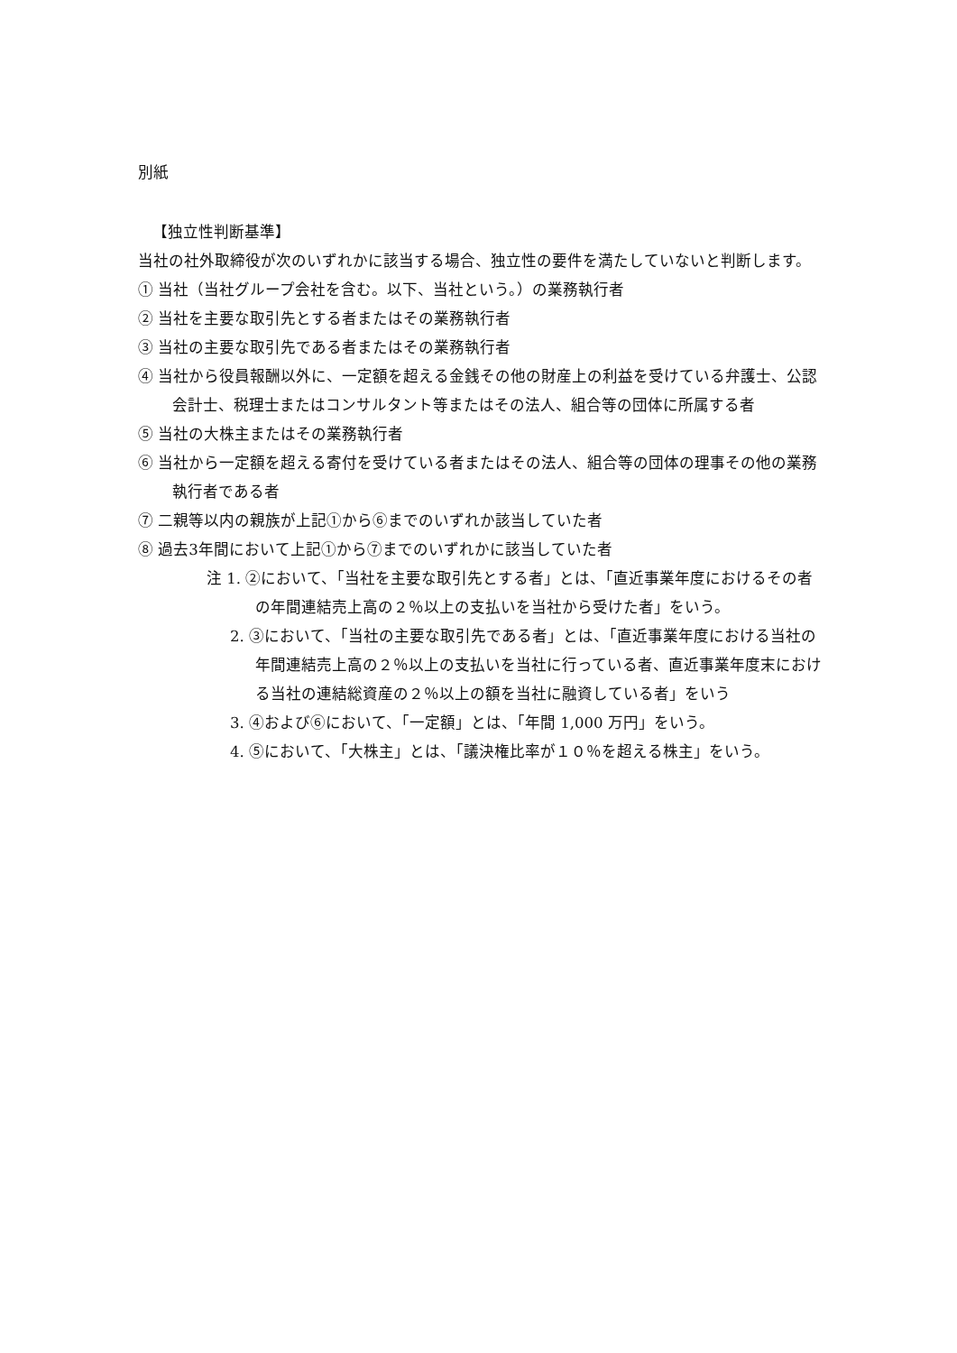別紙
【独立性判断基準】
当社の社外取締役が次のいずれかに該当する場合、独立性の要件を満たしていないと判断します。
① 当社（当社グループ会社を含む。以下、当社という。）の業務執行者
② 当社を主要な取引先とする者またはその業務執行者
③ 当社の主要な取引先である者またはその業務執行者
④ 当社から役員報酬以外に、一定額を超える金銭その他の財産上の利益を受けている弁護士、公認会計士、税理士またはコンサルタント等またはその法人、組合等の団体に所属する者
⑤ 当社の大株主またはその業務執行者
⑥ 当社から一定額を超える寄付を受けている者またはその法人、組合等の団体の理事その他の業務執行者である者
⑦ 二親等以内の親族が上記①から⑥までのいずれか該当していた者
⑧ 過去3年間において上記①から⑦までのいずれかに該当していた者
注 1. ②において、「当社を主要な取引先とする者」とは、「直近事業年度におけるその者の年間連結売上高の２％以上の支払いを当社から受けた者」をいう。
2. ③において、「当社の主要な取引先である者」とは、「直近事業年度における当社の年間連結売上高の２％以上の支払いを当社に行っている者、直近事業年度末における当社の連結総資産の２％以上の額を当社に融資している者」をいう
3. ④および⑥において、「一定額」とは、「年間 1,000 万円」をいう。
4. ⑤において、「大株主」とは、「議決権比率が１０％を超える株主」をいう。